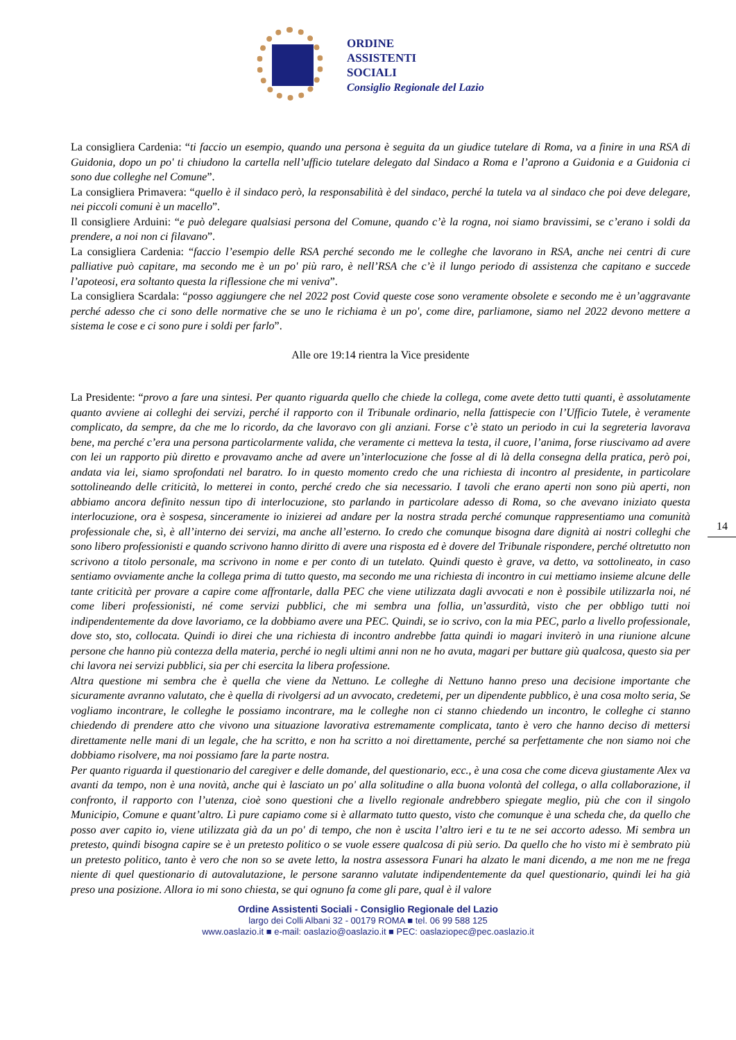ORDINE
ASSISTENTI
SOCIALI
Consiglio Regionale del Lazio
La consigliera Cardenia: “ti faccio un esempio, quando una persona è seguita da un giudice tutelare di Roma, va a finire in una RSA di Guidonia, dopo un po' ti chiudono la cartella nell’ufficio tutelare delegato dal Sindaco a Roma e l’aprono a Guidonia e a Guidonia ci sono due colleghe nel Comune”.
La consigliera Primavera: “quello è il sindaco però, la responsabilità è del sindaco, perché la tutela va al sindaco che poi deve delegare, nei piccoli comuni è un macello”.
Il consigliere Arduini: “e può delegare qualsiasi persona del Comune, quando c’è la rogna, noi siamo bravissimi, se c’erano i soldi da prendere, a noi non ci filavano”.
La consigliera Cardenia: “faccio l’esempio delle RSA perché secondo me le colleghe che lavorano in RSA, anche nei centri di cure palliative può capitare, ma secondo me è un po' più raro, è nell’RSA che c’è il lungo periodo di assistenza che capitano e succede l’apoteosi, era soltanto questa la riflessione che mi veniva”.
La consigliera Scardala: “posso aggiungere che nel 2022 post Covid queste cose sono veramente obsolete e secondo me è un’aggravante perché adesso che ci sono delle normative che se uno le richiama è un po', come dire, parliamone, siamo nel 2022 devono mettere a sistema le cose e ci sono pure i soldi per farlo”.
Alle ore 19:14 rientra la Vice presidente
La Presidente: “provo a fare una sintesi. Per quanto riguarda quello che chiede la collega, come avete detto tutti quanti, è assolutamente quanto avviene ai colleghi dei servizi, perché il rapporto con il Tribunale ordinario, nella fattispecie con l’Ufficio Tutele, è veramente complicato, da sempre, da che me lo ricordo, da che lavoravo con gli anziani. Forse c’è stato un periodo in cui la segreteria lavorava bene, ma perché c’era una persona particolarmente valida, che veramente ci metteva la testa, il cuore, l’anima, forse riuscivamo ad avere con lei un rapporto più diretto e provavamo anche ad avere un’interlocuzione che fosse al di là della consegna della pratica, però poi, andata via lei, siamo sprofondati nel baratro. Io in questo momento credo che una richiesta di incontro al presidente, in particolare sottolineando delle criticità, lo metterei in conto, perché credo che sia necessario. I tavoli che erano aperti non sono più aperti, non abbiamo ancora definito nessun tipo di interlocuzione, sto parlando in particolare adesso di Roma, so che avevano iniziato questa interlocuzione, ora è sospesa, sinceramente io inizierei ad andare per la nostra strada perché comunque rappresentiamo una comunità professionale che, sì, è all’interno dei servizi, ma anche all’esterno. Io credo che comunque bisogna dare dignità ai nostri colleghi che sono libero professionisti e quando scrivono hanno diritto di avere una risposta ed è dovere del Tribunale rispondere, perché oltretutto non scrivono a titolo personale, ma scrivono in nome e per conto di un tutelato. Quindi questo è grave, va detto, va sottolineato, in caso sentiamo ovviamente anche la collega prima di tutto questo, ma secondo me una richiesta di incontro in cui mettiamo insieme alcune delle tante criticità per provare a capire come affrontarle, dalla PEC che viene utilizzata dagli avvocati e non è possibile utilizzarla noi, né come liberi professionisti, né come servizi pubblici, che mi sembra una follia, un’assurdità, visto che per obbligo tutti noi indipendentemente da dove lavoriamo, ce la dobbiamo avere una PEC. Quindi, se io scrivo, con la mia PEC, parlo a livello professionale, dove sto, sto, collocata. Quindi io direi che una richiesta di incontro andrebbe fatta quindi io magari inviterò in una riunione alcune persone che hanno più contezza della materia, perché io negli ultimi anni non ne ho avuta, magari per buttare giù qualcosa, questo sia per chi lavora nei servizi pubblici, sia per chi esercita la libera professione.
Altra questione mi sembra che è quella che viene da Nettuno. Le colleghe di Nettuno hanno preso una decisione importante che sicuramente avranno valutato, che è quella di rivolgersi ad un avvocato, credetemi, per un dipendente pubblico, è una cosa molto seria, Se vogliamo incontrare, le colleghe le possiamo incontrare, ma le colleghe non ci stanno chiedendo un incontro, le colleghe ci stanno chiedendo di prendere atto che vivono una situazione lavorativa estremamente complicata, tanto è vero che hanno deciso di mettersi direttamente nelle mani di un legale, che ha scritto, e non ha scritto a noi direttamente, perché sa perfettamente che non siamo noi che dobbiamo risolvere, ma noi possiamo fare la parte nostra.
Per quanto riguarda il questionario del caregiver e delle domande, del questionario, ecc., è una cosa che come diceva giustamente Alex va avanti da tempo, non è una novità, anche qui è lasciato un po' alla solitudine o alla buona volontà del collega, o alla collaborazione, il confronto, il rapporto con l’utenza, cioè sono questioni che a livello regionale andrebbero spiegate meglio, più che con il singolo Municipio, Comune e quant’altro. Lì pure capiamo come si è allarmato tutto questo, visto che comunque è una scheda che, da quello che posso aver capito io, viene utilizzata già da un po' di tempo, che non è uscita l’altro ieri e tu te ne sei accorto adesso. Mi sembra un pretesto, quindi bisogna capire se è un pretesto politico o se vuole essere qualcosa di più serio. Da quello che ho visto mi è sembrato più un pretesto politico, tanto è vero che non so se avete letto, la nostra assessora Funari ha alzato le mani dicendo, a me non me ne frega niente di quel questionario di autovalutazione, le persone saranno valutate indipendentemente da quel questionario, quindi lei ha già preso una posizione. Allora io mi sono chiesta, se qui ognuno fa come gli pare, qual è il valore
14
Ordine Assistenti Sociali - Consiglio Regionale del Lazio
largo dei Colli Albani 32 - 00179 ROMA ■ tel. 06 99 588 125
www.oaslazio.it ■ e-mail: oaslazio@oaslazio.it ■ PEC: oaslaziopec@pec.oaslazio.it